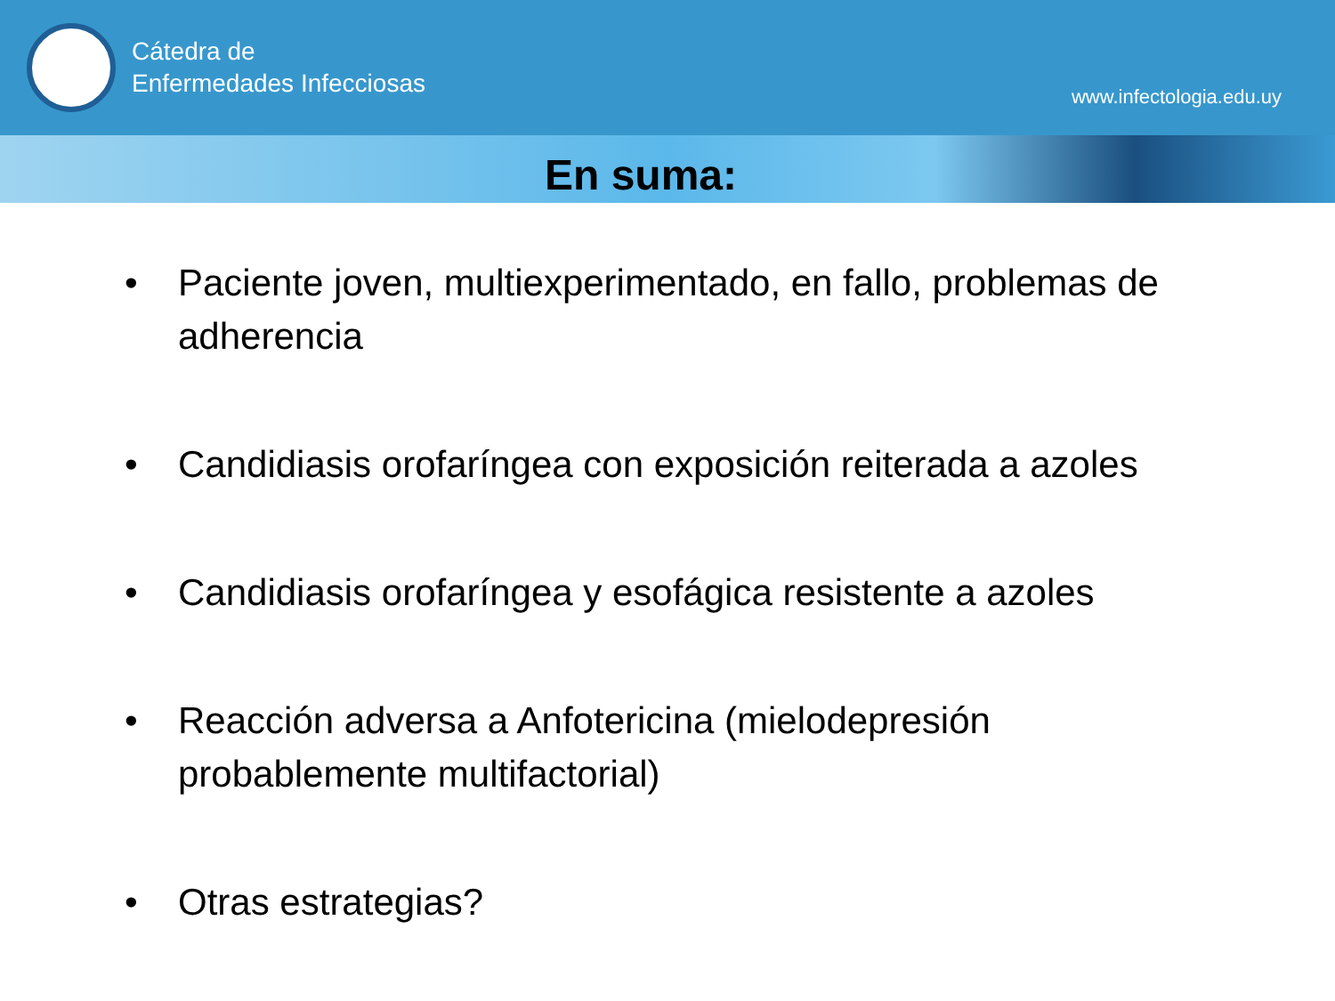Cátedra de
Enfermedades Infecciosas
www.infectologia.edu.uy
En suma:
• Paciente joven, multiexperimentado, en fallo, problemas de adherencia
• Candidiasis orofaríngea con exposición reiterada a azoles
• Candidiasis orofaríngea y esofágica resistente a azoles
• Reacción adversa a Anfotericina (mielodepresión probablemente multifactorial)
• Otras estrategias?